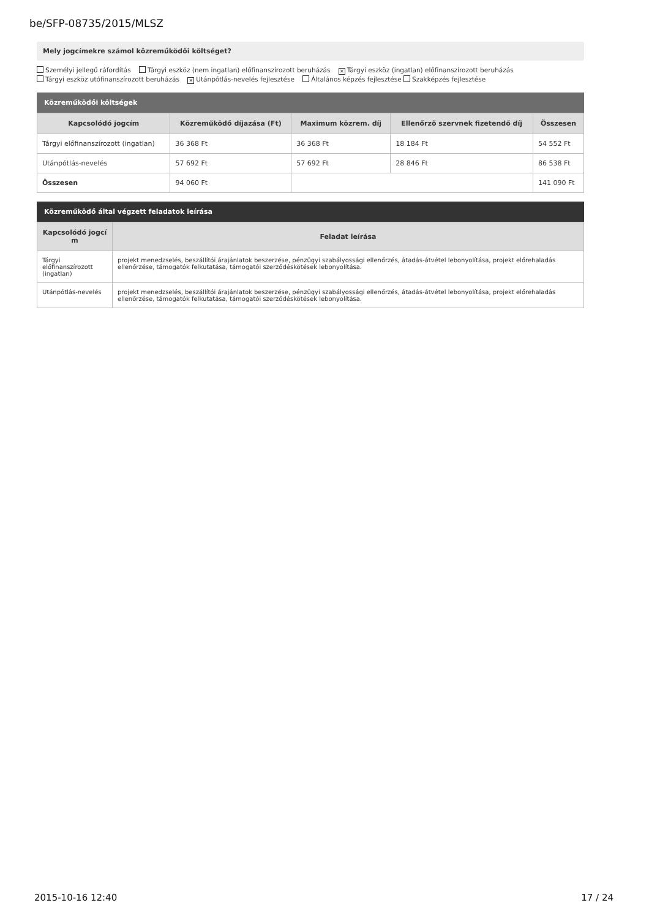be/SFP-08735/2015/MLSZ
Mely jogcímekre számol közreműködői költséget?
Személyi jellegű ráfordítás Tárgyi eszköz (nem ingatlan) előfinanszírozott beruházás ✕ Tárgyi eszköz (ingatlan) előfinanszírozott beruházás
Tárgyi eszköz utófinanszírozott beruházás ✕ Utánpótlás-nevelés fejlesztése Általános képzés fejlesztése Szakképzés fejlesztése
Közreműködői költségek
| Kapcsolódó jogcím | Közreműködő díjazása (Ft) | Maximum közrem. díj | Ellenőrző szervnek fizetendő díj | Összesen |
| --- | --- | --- | --- | --- |
| Tárgyi előfinanszírozott (ingatlan) | 36 368 Ft | 36 368 Ft | 18 184 Ft | 54 552 Ft |
| Utánpótlás-nevelés | 57 692 Ft | 57 692 Ft | 28 846 Ft | 86 538 Ft |
| Összesen | 94 060 Ft | | | 141 090 Ft |
Közreműködő által végzett feladatok leírása
| Kapcsolódó jogcí m | Feladat leírása |
| --- | --- |
| Tárgyi előfinanszírozott (ingatlan) | projekt menedzselés, beszállítói árajánlatok beszerzése, pénzügyi szabályossági ellenőrzés, átadás-átvétel lebonyolítása, projekt előrehaladás ellenőrzése, támogatók felkutatása, támogatói szerződéskötések lebonyolítása. |
| Utánpótlás-nevelés | projekt menedzselés, beszállítói árajánlatok beszerzése, pénzügyi szabályossági ellenőrzés, átadás-átvétel lebonyolítása, projekt előrehaladás ellenőrzése, támogatók felkutatása, támogatói szerződéskötések lebonyolítása. |
2015-10-16 12:40 17 / 24